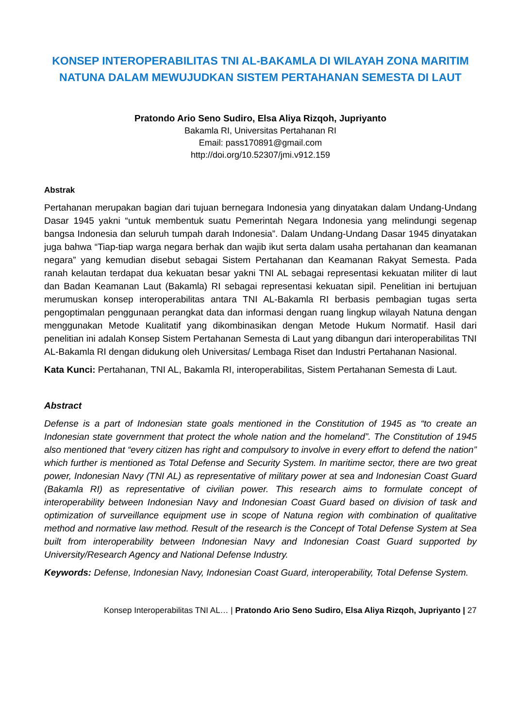KONSEP INTEROPERABILITAS TNI AL-BAKAMLA DI WILAYAH ZONA MARITIM NATUNA DALAM MEWUJUDKAN SISTEM PERTAHANAN SEMESTA DI LAUT
Pratondo Ario Seno Sudiro, Elsa Aliya Rizqoh, Jupriyanto
Bakamla RI, Universitas Pertahanan RI
Email: pass170891@gmail.com
http://doi.org/10.52307/jmi.v912.159
Abstrak
Pertahanan merupakan bagian dari tujuan bernegara Indonesia yang dinyatakan dalam Undang-Undang Dasar 1945 yakni “untuk membentuk suatu Pemerintah Negara Indonesia yang melindungi segenap bangsa Indonesia dan seluruh tumpah darah Indonesia”. Dalam Undang-Undang Dasar 1945 dinyatakan juga bahwa “Tiap-tiap warga negara berhak dan wajib ikut serta dalam usaha pertahanan dan keamanan negara” yang kemudian disebut sebagai Sistem Pertahanan dan Keamanan Rakyat Semesta. Pada ranah kelautan terdapat dua kekuatan besar yakni TNI AL sebagai representasi kekuatan militer di laut dan Badan Keamanan Laut (Bakamla) RI sebagai representasi kekuatan sipil. Penelitian ini bertujuan merumuskan konsep interoperabilitas antara TNI AL-Bakamla RI berbasis pembagian tugas serta pengoptimalan penggunaan perangkat data dan informasi dengan ruang lingkup wilayah Natuna dengan menggunakan Metode Kualitatif yang dikombinasikan dengan Metode Hukum Normatif. Hasil dari penelitian ini adalah Konsep Sistem Pertahanan Semesta di Laut yang dibangun dari interoperabilitas TNI AL-Bakamla RI dengan didukung oleh Universitas/ Lembaga Riset dan Industri Pertahanan Nasional.
Kata Kunci: Pertahanan, TNI AL, Bakamla RI, interoperabilitas, Sistem Pertahanan Semesta di Laut.
Abstract
Defense is a part of Indonesian state goals mentioned in the Constitution of 1945 as “to create an Indonesian state government that protect the whole nation and the homeland”. The Constitution of 1945 also mentioned that “every citizen has right and compulsory to involve in every effort to defend the nation” which further is mentioned as Total Defense and Security System. In maritime sector, there are two great power, Indonesian Navy (TNI AL) as representative of military power at sea and Indonesian Coast Guard (Bakamla RI) as representative of civilian power. This research aims to formulate concept of interoperability between Indonesian Navy and Indonesian Coast Guard based on division of task and optimization of surveillance equipment use in scope of Natuna region with combination of qualitative method and normative law method. Result of the research is the Concept of Total Defense System at Sea built from interoperability between Indonesian Navy and Indonesian Coast Guard supported by University/Research Agency and National Defense Industry.
Keywords: Defense, Indonesian Navy, Indonesian Coast Guard, interoperability, Total Defense System.
Konsep Interoperabilitas TNI AL… | Pratondo Ario Seno Sudiro, Elsa Aliya Rizqoh, Jupriyanto | 27